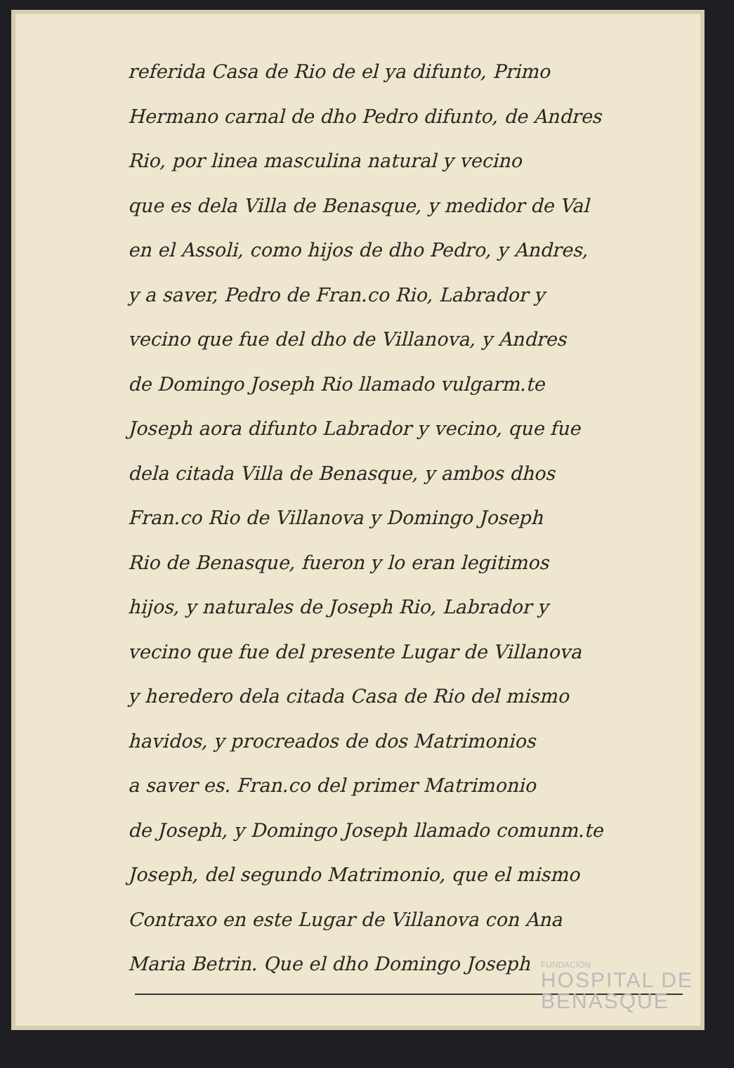referida Casa de Rio de el ya difunto, Primo
Hermano carnal de dho Pedro difunto, de Andres
Rio, por linea masculina natural y vecino
que es dela Villa de Benasque, y medidor de Val
en el Assoli, como hijos de dho Pedro, y Andres,
y a saver, Pedro de Fran.co Rio, Labrador y
vecino que fue del dho de Villanova, y Andres
de Domingo Joseph Rio llamado vulgarm.te
Joseph aora difunto Labrador y vecino, que fue
dela citada Villa de Benasque, y ambos dhos
Fran.co Rio de Villanova y Domingo Joseph
Rio de Benasque, fueron y lo eran legitimos
hijos, y naturales de Joseph Rio, Labrador y
vecino que fue del presente Lugar de Villanova
y heredero dela citada Casa de Rio del mismo
havidos, y procreados de dos Matrimonios
a saver es. Fran.co del primer Matrimonio
de Joseph, y Domingo Joseph llamado comunm.te
Joseph, del segundo Matrimonio, que el mismo
Contraxo en este Lugar de Villanova con Ana
Maria Betrin. Que el dho Domingo Joseph
FUNDACIÓN
HOSPITAL DE
BENASQUE